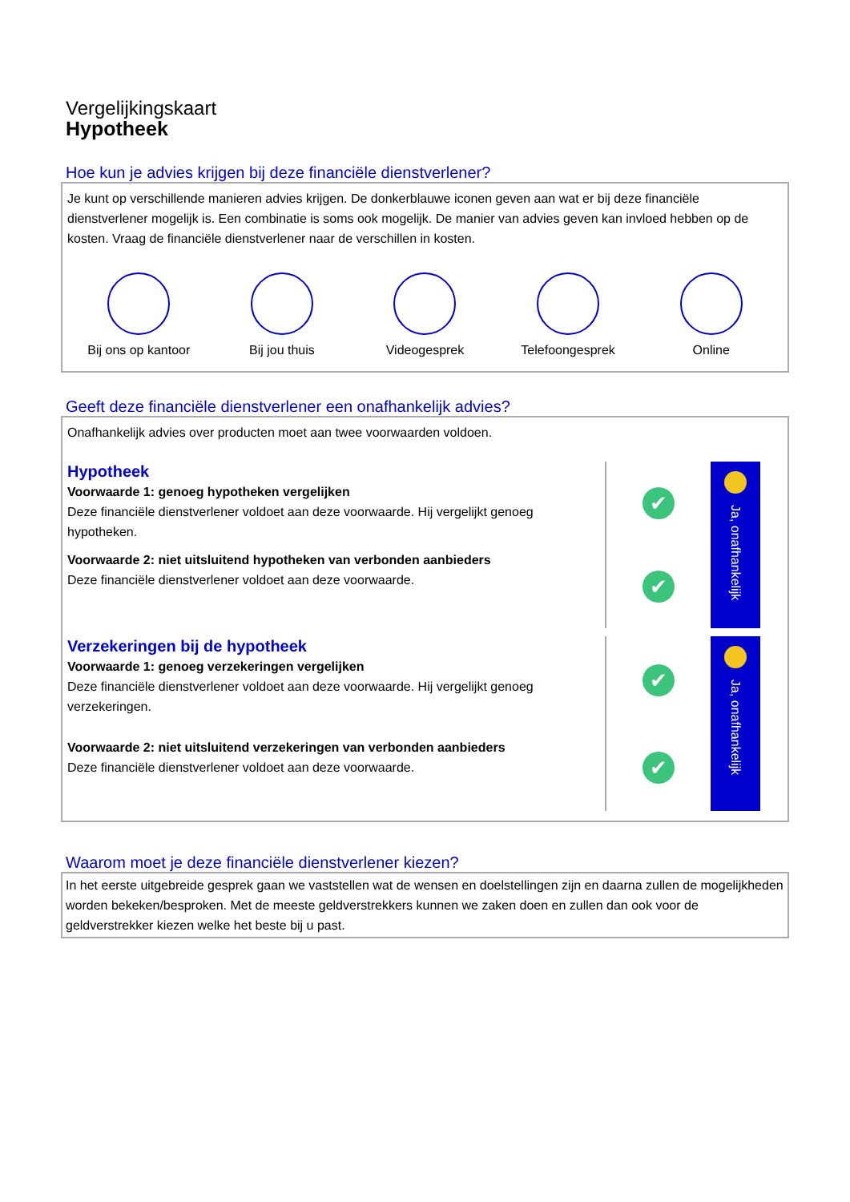Vergelijkingskaart
Hypotheek
Hoe kun je advies krijgen bij deze financiële dienstverlener?
Je kunt op verschillende manieren advies krijgen. De donkerblauwe iconen geven aan wat er bij deze financiële dienstverlener mogelijk is. Een combinatie is soms ook mogelijk. De manier van advies geven kan invloed hebben op de kosten. Vraag de financiële dienstverlener naar de verschillen in kosten.
Bij ons op kantoor
Bij jou thuis Videogesprek Telefoongesprek Online
Geeft deze financiële dienstverlener een onafhankelijk advies?
Onafhankelijk advies over producten moet aan twee voorwaarden voldoen.
Hypotheek
Voorwaarde 1: genoeg hypotheken vergelijken
Deze financiële dienstverlener voldoet aan deze voorwaarde. Hij vergelijkt genoeg hypotheken.
Voorwaarde 2: niet uitsluitend hypotheken van verbonden aanbieders
Deze financiële dienstverlener voldoet aan deze voorwaarde.
✔
✔
Ja, onafhankelijk
Verzekeringen bij de hypotheek
Voorwaarde 1: genoeg verzekeringen vergelijken
Deze financiële dienstverlener voldoet aan deze voorwaarde. Hij vergelijkt genoeg verzekeringen.
Voorwaarde 2: niet uitsluitend verzekeringen van verbonden aanbieders
Deze financiële dienstverlener voldoet aan deze voorwaarde.
✔
✔
Ja, onafhankelijk
Waarom moet je deze financiële dienstverlener kiezen?
In het eerste uitgebreide gesprek gaan we vaststellen wat de wensen en doelstellingen zijn en daarna zullen de mogelijkheden worden bekeken/besproken. Met de meeste geldverstrekkers kunnen we zaken doen en zullen dan ook voor de geldverstrekker kiezen welke het beste bij u past.